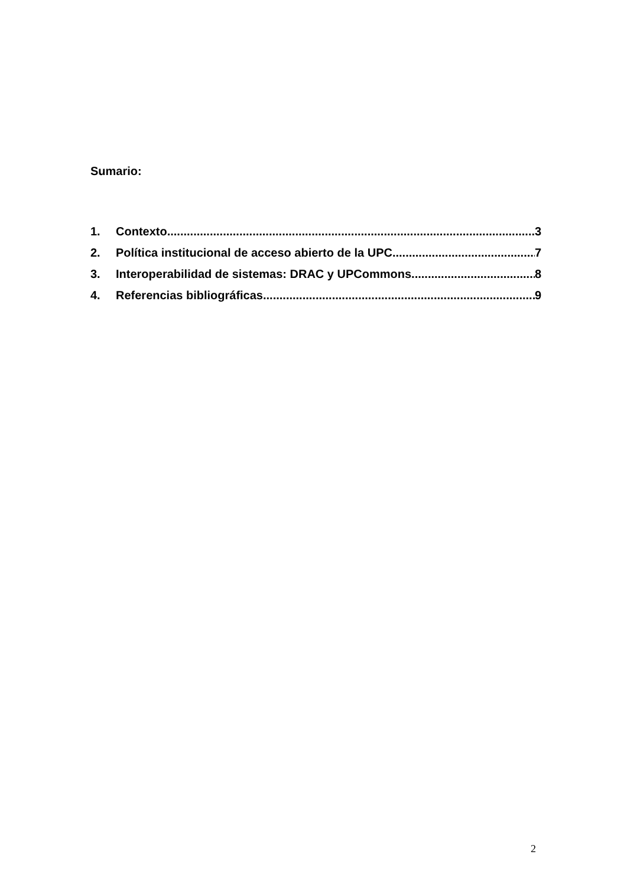Sumario:
1. Contexto 3
2. Política institucional de acceso abierto de la UPC. 7
3. Interoperabilidad de sistemas: DRAC y UPCommons 8
4. Referencias bibliográficas 9
2